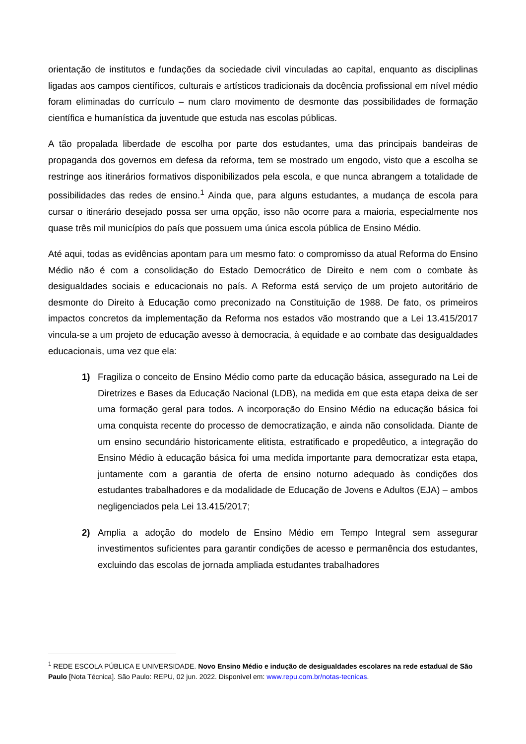orientação de institutos e fundações da sociedade civil vinculadas ao capital, enquanto as disciplinas ligadas aos campos científicos, culturais e artísticos tradicionais da docência profissional em nível médio foram eliminadas do currículo – num claro movimento de desmonte das possibilidades de formação científica e humanística da juventude que estuda nas escolas públicas.
A tão propalada liberdade de escolha por parte dos estudantes, uma das principais bandeiras de propaganda dos governos em defesa da reforma, tem se mostrado um engodo, visto que a escolha se restringe aos itinerários formativos disponibilizados pela escola, e que nunca abrangem a totalidade de possibilidades das redes de ensino.<sup>1</sup> Ainda que, para alguns estudantes, a mudança de escola para cursar o itinerário desejado possa ser uma opção, isso não ocorre para a maioria, especialmente nos quase três mil municípios do país que possuem uma única escola pública de Ensino Médio.
Até aqui, todas as evidências apontam para um mesmo fato: o compromisso da atual Reforma do Ensino Médio não é com a consolidação do Estado Democrático de Direito e nem com o combate às desigualdades sociais e educacionais no país. A Reforma está serviço de um projeto autoritário de desmonte do Direito à Educação como preconizado na Constituição de 1988. De fato, os primeiros impactos concretos da implementação da Reforma nos estados vão mostrando que a Lei 13.415/2017 vincula-se a um projeto de educação avesso à democracia, à equidade e ao combate das desigualdades educacionais, uma vez que ela:
1) Fragiliza o conceito de Ensino Médio como parte da educação básica, assegurado na Lei de Diretrizes e Bases da Educação Nacional (LDB), na medida em que esta etapa deixa de ser uma formação geral para todos. A incorporação do Ensino Médio na educação básica foi uma conquista recente do processo de democratização, e ainda não consolidada. Diante de um ensino secundário historicamente elitista, estratificado e propedêutico, a integração do Ensino Médio à educação básica foi uma medida importante para democratizar esta etapa, juntamente com a garantia de oferta de ensino noturno adequado às condições dos estudantes trabalhadores e da modalidade de Educação de Jovens e Adultos (EJA) – ambos negligenciados pela Lei 13.415/2017;
2) Amplia a adoção do modelo de Ensino Médio em Tempo Integral sem assegurar investimentos suficientes para garantir condições de acesso e permanência dos estudantes, excluindo das escolas de jornada ampliada estudantes trabalhadores
<sup>1</sup> REDE ESCOLA PÚBLICA E UNIVERSIDADE. Novo Ensino Médio e indução de desigualdades escolares na rede estadual de São Paulo [Nota Técnica]. São Paulo: REPU, 02 jun. 2022. Disponível em: www.repu.com.br/notas-tecnicas.